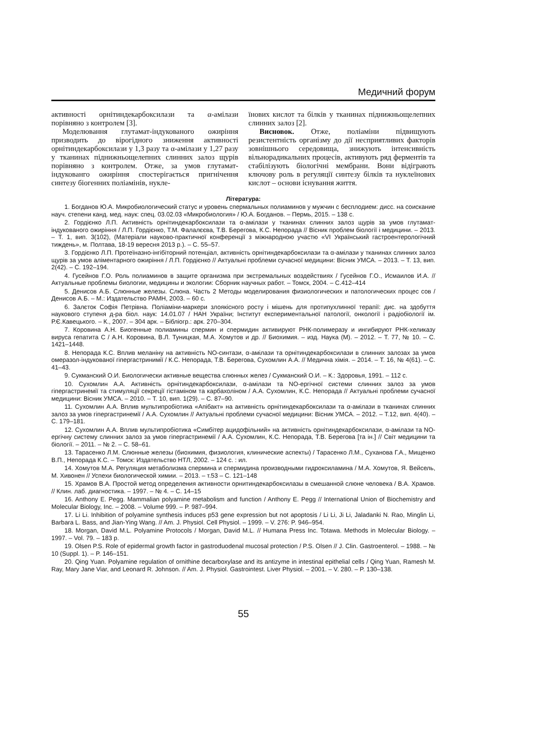Медичний форум
активності орнітиндекарбоксилази та α-амілази порівняно з контролем [3].
Моделювання глутамат-індукованого ожиріння призводить до вірогідного зниження активності орнітиндекарбоксилази у 1,3 разу та α-амілази у 1,27 разу у тканинах піднижньощелепних слинних залоз щурів порівняно з контролем. Отже, за умов глутамат-індукованго ожиріння спостерігається пригнічення синтезу біогенних поліамінів, нукле-
їнових кислот та білків у тканинах піднижньощелепних слинних залоз [2].
Висновок. Отже, поліаміни підвищують резистентність організму до дії несприятливих факторів зовнішнього середовища, знижують інтенсивність вільнорадикальних процесів, активують ряд ферментів та стабілізують біологічні мембрани. Вони відіграють ключову роль в регуляції синтезу білків та нуклеїнових кислот – основи існування життя.
Література:
1. Богданов Ю.А. Микробиологический статус и уровень спермальных полиаминов у мужчин с бесплодием: дисс. на соискание науч. степени канд. мед. наук: спец. 03.02.03 «Микробиология» / Ю.А. Богданов. – Пермь, 2015. – 138 с.
2. Гордієнко Л.П. Активність орнітиндекарбоксилази та α-амілази у тканинах слинних залоз щурів за умов глутамат-індукованого ожиріння / Л.П. Гордієнко, Т.М. Фалалєєва, Т.В. Берегова, К.С. Непорада // Вісник проблем біології і медицини. – 2013. – Т. 1, вип. 3(102), (Матеріали науково-практичної конференції з міжнародною участю «VI Український гастроентерологічний тиждень», м. Полтава, 18-19 вересня 2013 р.). – С. 55–57.
3. Гордієнко Л.П. Протеїназно-інгібіторний потенціал, активність орнітиндекарбоксилази та α-амілази у тканинах слинних залоз щурів за умов аліментарного ожиріння / Л.П. Гордієнко // Актуальні проблеми сучасної медицини: Вісник УМСА. – 2013. – Т. 13, вип. 2(42). – С. 192–194.
4. Гусейнов Г.О. Роль полиаминов в защите организма при экстремальных воздействиях / Гусейнов Г.О., Исмаилов И.А. // Актуальные проблемы биологии, медицины и экологии: Сборник научных работ. – Томск, 2004. – С.412–414
5. Денисов А.Б. Слюнные железы. Слюна. Часть 2 Методы моделирования физиологических и патологических процес сов / Денисов А.Б. – М.: Издательство РАМН, 2003. – 60 с.
6. Залєток Софія Петрівна. Поліаміни-маркери злоякісного росту і мішень для протипухлинної терапії: дис. на здобуття наукового ступеня д-ра біол. наук: 14.01.07 / НАН України; Інститут експериментальної патології, онкології і радіобіології ім. Р.Є.Кавецького. – К., 2007. – 304 арк. – Бібліогр.: арк. 270–304.
7. Коровина А.Н. Биогенные полиамины спермин и спермидин активируют РНК-полимеразу и ингибируют РНК-хеликазу вируса гепатита С / А.Н. Коровина, В.Л. Туницкая, М.А. Хомутов и др. // Биохимия. – изд. Наука (М). – 2012. – Т. 77, № 10. – С. 1421–1448.
8. Непорада К.С. Вплив меланіну на активність NO-синтази, α-амілази та орнітиндекарбоксилази в слинних залозах за умов омеразол-індукованої гіпергастринимії / К.С. Непорада, Т.В. Берегова, Сухомлин А.А. // Медична хімія. – 2014. – Т. 16, № 4(61). – С. 41–43.
9. Сукманский О.И. Биологически активные вещества слюнных желез / Сукманский О.И. – К.: Здоровья, 1991. – 112 с.
10. Сухомлин А.А. Активність орнітиндекарбоксилази, α-амілази та NO-ергічної системи слинних залоз за умов гіпергастринемії та стимуляції секреції гістаміном та карбахоліном / А.А. Сухомлин, К.С. Непорада // Актуальні проблеми сучасної медицини: Вісник УМСА. – 2010. – Т. 10, вип. 1(29). – С. 87–90.
11. Сухомлин А.А. Вплив мультипробіотика «Апібакт» на активність орнітиндекарбоксилази та α-амілази в тканинах слинних залоз за умов гіпергастринемії / А.А. Сухомлин // Актуальні проблеми сучасної медицини: Вісник УМСА. – 2012. – Т.12, вип. 4(40). – С. 179–181.
12. Сухомлин А.А. Вплив мультипробіотика «Симбітер ацидофільний» на активність орнітиндекарбоксилази, α-амілази та NO-ергічну систему слинних залоз за умов гіпергастринемії / А.А. Сухомлин, К.С. Непорада, Т.В. Берегова [та ін.] // Світ медицини та біології. – 2011. – № 2. – С. 58–61.
13. Тарасенко Л.М. Слюнные железы (биохимия, физиология, клинические аспекты) / Тарасенко Л.М., Суханова Г.А., Мищенко В.П., Непорада К.С. – Томск: Издательство НТЛ, 2002. – 124 с. : ил.
14. Хомутов М.А. Регуляция метаболизма спермина и спермидина производными гидроксиламина / М.А. Хомутов, Я. Вейсель, М. Хивонен // Успехи биологической химии. – 2013. – т.53 – С. 121–148
15. Храмов В.А. Простой метод определения активности орнитиндекарбоксилазы в смешанной слюне человека / В.А. Храмов. // Клин. лаб. диагностика. – 1997. – № 4. – С. 14–15
16. Anthony E. Pegg. Mammalian polyamine metabolism and function / Anthony E. Pegg // International Union of Biochemistry and Molecular Biology, Inc. – 2008. – Volume 999. – P. 987–994.
17. Li Li. Inhibition of polyamine synthesis induces p53 gene expression but not apoptosis / Li Li, Ji Li, Jaladanki N. Rao, Minglin Li, Barbara L. Bass, and Jian-Ying Wang. // Am. J. Physiol. Cell Physiol. – 1999. – V. 276: P. 946–954.
18. Morgan, David M.L. Polyamine Protocols / Morgan, David M.L. // Humana Press Inc. Totawa. Methods in Molecular Biology. – 1997. – Vol. 79. – 183 p.
19. Olsen P.S. Role of epidermal growth factor in gastroduodenal mucosal protection / P.S. Olsen // J. Clin. Gastroenterol. – 1988. – № 10 (Suppl. 1). – P. 146–151.
20. Qing Yuan. Polyamine regulation of ornithine decarboxylase and its antizyme in intestinal epithelial cells / Qing Yuan, Ramesh M. Ray, Mary Jane Viar, and Leonard R. Johnson. // Am. J. Physiol. Gastrointest. Liver Physiol. – 2001. – V. 280. – P. 130–138.
55